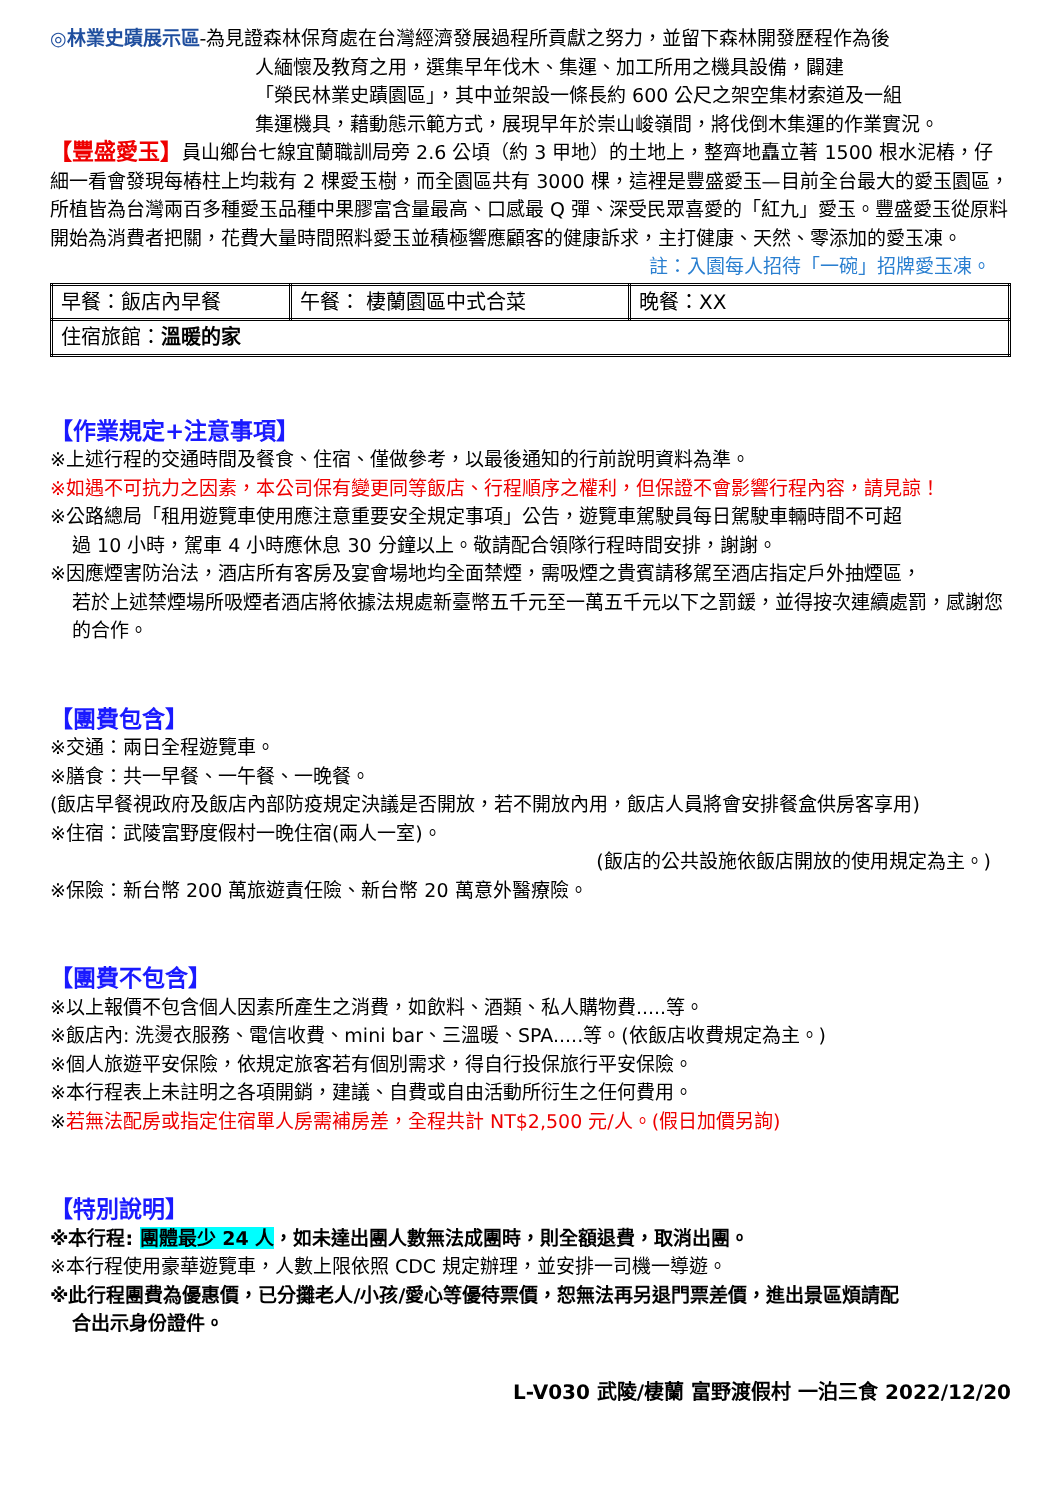◎林業史蹟展示區-為見證森林保育處在台灣經濟發展過程所貢獻之努力，並留下森林開發歷程作為後
人緬懷及教育之用，選集早年伐木、集運、加工所用之機具設備，闢建
「榮民林業史蹟園區」，其中並架設一條長約 600 公尺之架空集材索道及一組
集運機具，藉動態示範方式，展現早年於崇山峻嶺間，將伐倒木集運的作業實況。
【豐盛愛玉】員山鄉台七線宜蘭職訓局旁 2.6 公頃（約 3 甲地）的土地上，整齊地矗立著 1500 根水泥樁，仔細一看會發現每樁柱上均栽有 2 棵愛玉樹，而全園區共有 3000 棵，這裡是豐盛愛玉—目前全台最大的愛玉園區，所植皆為台灣兩百多種愛玉品種中果膠富含量最高、口感最 Q 彈、深受民眾喜愛的「紅九」愛玉。豐盛愛玉從原料開始為消費者把關，花費大量時間照料愛玉並積極響應顧客的健康訴求，主打健康、天然、零添加的愛玉凍。
註：入園每人招待「一碗」招牌愛玉凍。
| 早餐：飯店內早餐 | 午餐： 棲蘭園區中式合菜 | 晚餐：XX |
| 住宿旅館： 溫暖的家 | | |
【作業規定+注意事項】
※上述行程的交通時間及餐食、住宿、僅做參考，以最後通知的行前說明資料為準。
※如遇不可抗力之因素，本公司保有變更同等飯店、行程順序之權利，但保證不會影響行程內容，請見諒！
※公路總局「租用遊覽車使用應注意重要安全規定事項」公告，遊覽車駕駛員每日駕駛車輛時間不可超
過 10 小時，駕車 4 小時應休息 30 分鐘以上。敬請配合領隊行程時間安排，謝謝。
※因應煙害防治法，酒店所有客房及宴會場地均全面禁煙，需吸煙之貴賓請移駕至酒店指定戶外抽煙區，
若於上述禁煙場所吸煙者酒店將依據法規處新臺幣五千元至一萬五千元以下之罰鍰，並得按次連續處罰，感謝您的合作。
【團費包含】
※交通：兩日全程遊覽車。
※膳食：共一早餐、一午餐、一晚餐。
(飯店早餐視政府及飯店內部防疫規定決議是否開放，若不開放內用，飯店人員將會安排餐盒供房客享用)
※住宿：武陵富野度假村一晚住宿(兩人一室)。
(飯店的公共設施依飯店開放的使用規定為主。)
※保險：新台幣 200 萬旅遊責任險、新台幣 20 萬意外醫療險。
【團費不包含】
※以上報價不包含個人因素所產生之消費，如飲料、酒類、私人購物費.....等。
※飯店內: 洗燙衣服務、電信收費、mini bar、三溫暖、SPA.....等。(依飯店收費規定為主。)
※個人旅遊平安保險，依規定旅客若有個別需求，得自行投保旅行平安保險。
※本行程表上未註明之各項開銷，建議、自費或自由活動所衍生之任何費用。
※若無法配房或指定住宿單人房需補房差，全程共計 NT$2,500 元/人。(假日加價另詢)
【特別說明】
※本行程: 團體最少 24 人，如未達出團人數無法成團時，則全額退費，取消出團。
※本行程使用豪華遊覽車，人數上限依照 CDC 規定辦理，並安排一司機一導遊。
※此行程團費為優惠價，已分攤老人/小孩/愛心等優待票價，恕無法再另退門票差價，進出景區煩請配
合出示身份證件。
L-V030 武陵/棲蘭 富野渡假村 一泊三食 2022/12/20